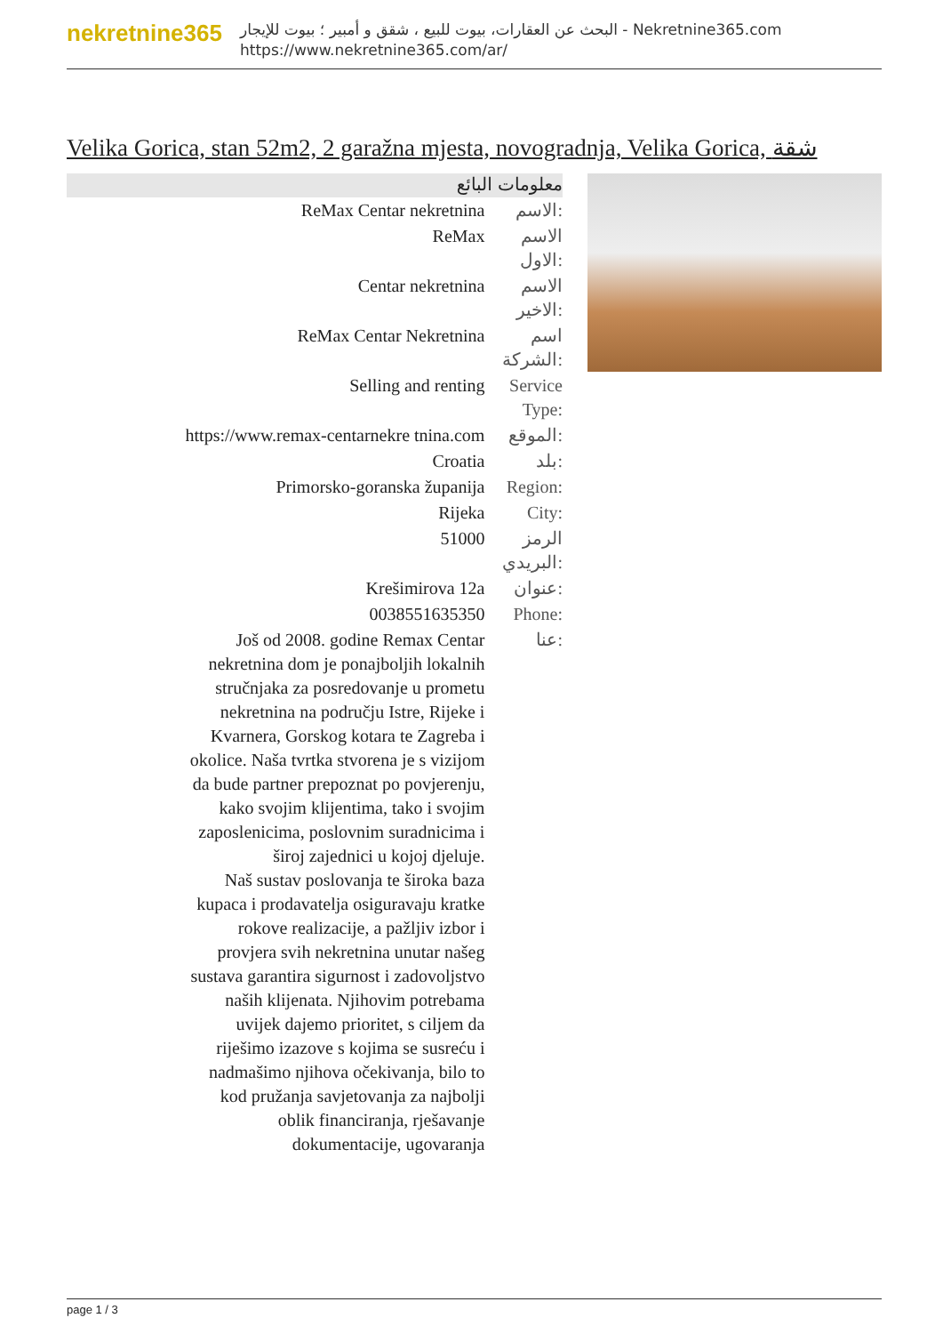nekretnine365
البحث عن العقارات، بيوت للبيع ، شقق و أمبير ؛ بيوت للإيجار - Nekretnine365.com
https://www.nekretnine365.com/ar/
Velika Gorica, stan 52m2, 2 garažna mjesta, novogradnja, Velika Gorica, شقة
معلومات البائع
| ReMax Centar nekretnina | الاسم: |
| ReMax | الاسم الاول: |
| Centar nekretnina | الاسم الاخير: |
| ReMax Centar Nekretnina | اسم الشركة: |
| Selling and renting | Service Type: |
| https://www.remax-centarnekre tnina.com | الموقع: |
| Croatia | بلد: |
| Primorsko-goranska županija | Region: |
| Rijeka | City: |
| 51000 | الرمز البريدي: |
| Krešimirova 12a | عنوان: |
| 0038551635350 | Phone: |
| Još od 2008. godine Remax Centar nekretnina dom je ponajboljih lokalnih stručnjaka za posredovanje u prometu nekretnina na području Istre, Rijeke i Kvarnera, Gorskog kotara te Zagreba i okolice. Naša tvrtka stvorena je s vizijom da bude partner prepoznat po povjerenju, kako svojim klijentima, tako i svojim zaposlenicima, poslovnim suradnicima i široj zajednici u kojoj djeluje. Naš sustav poslovanja te široka baza kupaca i prodavatelja osiguravaju kratke rokove realizacije, a pažljiv izbor i provjera svih nekretnina unutar našeg sustava garantira sigurnost i zadovoljstvo naših klijenata. Njihovim potrebama uvijek dajemo prioritet, s ciljem da riješimo izazove s kojima se susreću i nadmašimo njihova očekivanja, bilo to kod pružanja savjetovanja za najbolji oblik financiranja, rješavanje dokumentacije, ugovaranja | عنا: |
page 1 / 3